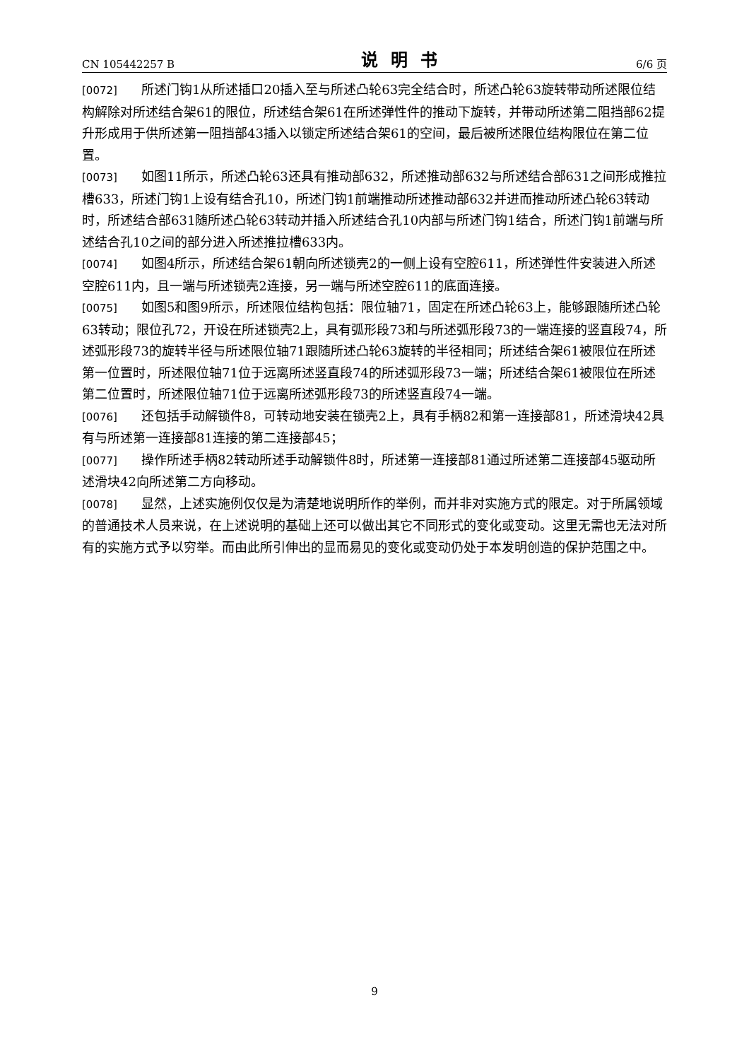CN 105442257 B 说明书 6/6 页
[0072] 所述门钩1从所述插口20插入至与所述凸轮63完全结合时，所述凸轮63旋转带动所述限位结构解除对所述结合架61的限位，所述结合架61在所述弹性件的推动下旋转，并带动所述第二阻挡部62提升形成用于供所述第一阻挡部43插入以锁定所述结合架61的空间，最后被所述限位结构限位在第二位置。
[0073] 如图11所示，所述凸轮63还具有推动部632，所述推动部632与所述结合部631之间形成推拉槽633，所述门钩1上设有结合孔10，所述门钩1前端推动所述推动部632并进而推动所述凸轮63转动时，所述结合部631随所述凸轮63转动并插入所述结合孔10内部与所述门钩1结合，所述门钩1前端与所述结合孔10之间的部分进入所述推拉槽633内。
[0074] 如图4所示，所述结合架61朝向所述锁壳2的一侧上设有空腔611，所述弹性件安装进入所述空腔611内，且一端与所述锁壳2连接，另一端与所述空腔611的底面连接。
[0075] 如图5和图9所示，所述限位结构包括：限位轴71，固定在所述凸轮63上，能够跟随所述凸轮63转动；限位孔72，开设在所述锁壳2上，具有弧形段73和与所述弧形段73的一端连接的竖直段74，所述弧形段73的旋转半径与所述限位轴71跟随所述凸轮63旋转的半径相同；所述结合架61被限位在所述第一位置时，所述限位轴71位于远离所述竖直段74的所述弧形段73一端；所述结合架61被限位在所述第二位置时，所述限位轴71位于远离所述弧形段73的所述竖直段74一端。
[0076] 还包括手动解锁件8，可转动地安装在锁壳2上，具有手柄82和第一连接部81，所述滑块42具有与所述第一连接部81连接的第二连接部45；
[0077] 操作所述手柄82转动所述手动解锁件8时，所述第一连接部81通过所述第二连接部45驱动所述滑块42向所述第二方向移动。
[0078] 显然，上述实施例仅仅是为清楚地说明所作的举例，而并非对实施方式的限定。对于所属领域的普通技术人员来说，在上述说明的基础上还可以做出其它不同形式的变化或变动。这里无需也无法对所有的实施方式予以穷举。而由此所引伸出的显而易见的变化或变动仍处于本发明创造的保护范围之中。
9